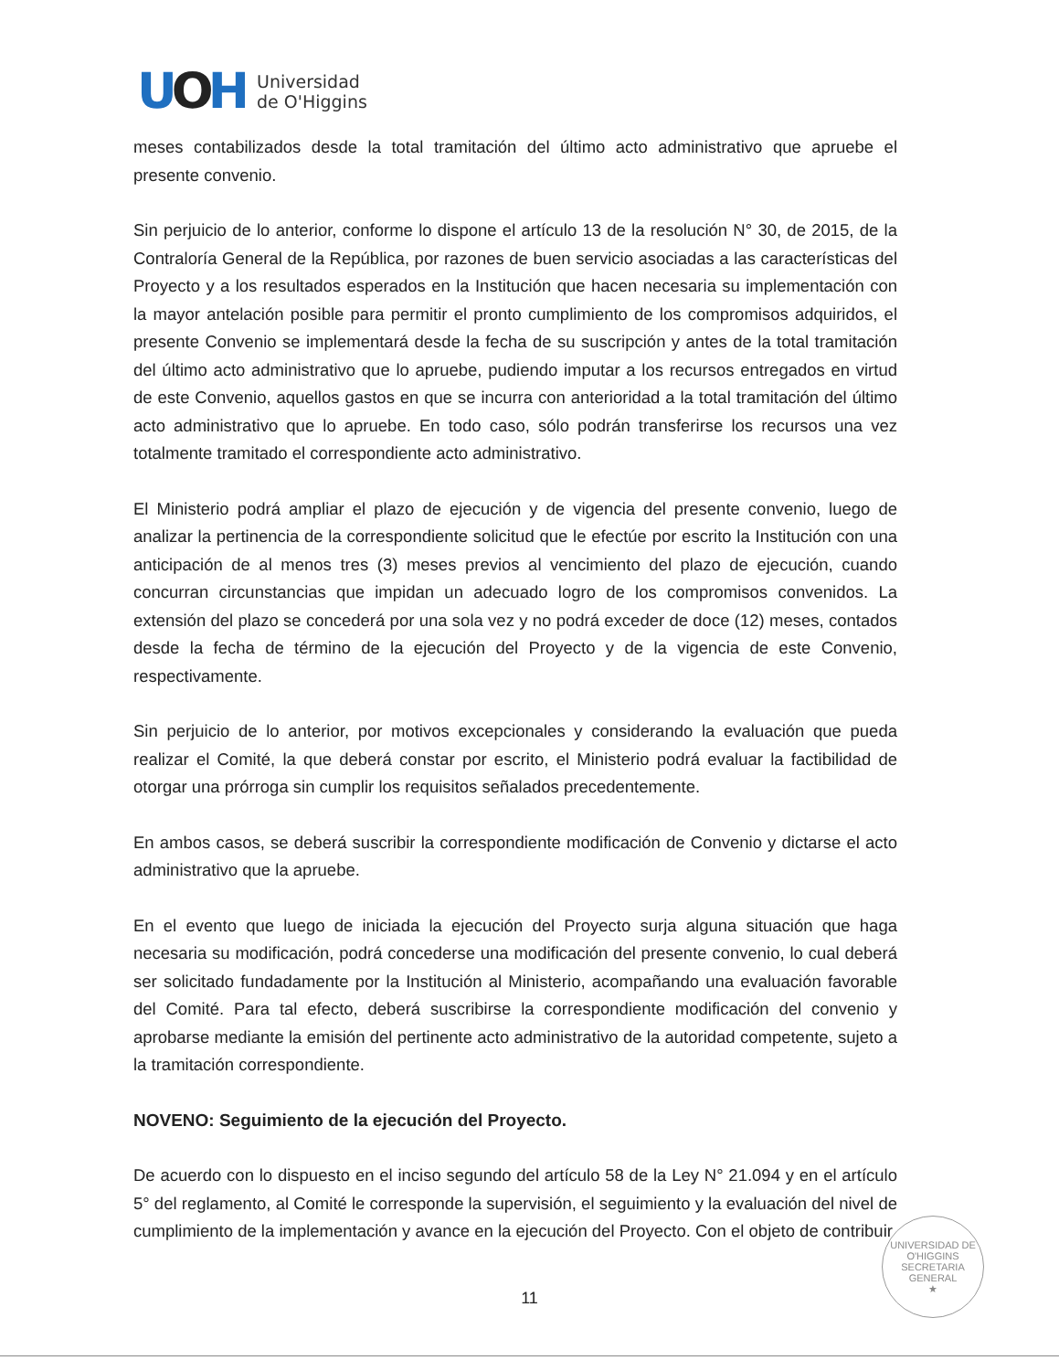UOH
Universidad
de O'Higgins
meses contabilizados desde la total tramitación del último acto administrativo que apruebe el presente convenio.
Sin perjuicio de lo anterior, conforme lo dispone el artículo 13 de la resolución N° 30, de 2015, de la Contraloría General de la República, por razones de buen servicio asociadas a las características del Proyecto y a los resultados esperados en la Institución que hacen necesaria su implementación con la mayor antelación posible para permitir el pronto cumplimiento de los compromisos adquiridos, el presente Convenio se implementará desde la fecha de su suscripción y antes de la total tramitación del último acto administrativo que lo apruebe, pudiendo imputar a los recursos entregados en virtud de este Convenio, aquellos gastos en que se incurra con anterioridad a la total tramitación del último acto administrativo que lo apruebe. En todo caso, sólo podrán transferirse los recursos una vez totalmente tramitado el correspondiente acto administrativo.
El Ministerio podrá ampliar el plazo de ejecución y de vigencia del presente convenio, luego de analizar la pertinencia de la correspondiente solicitud que le efectúe por escrito la Institución con una anticipación de al menos tres (3) meses previos al vencimiento del plazo de ejecución, cuando concurran circunstancias que impidan un adecuado logro de los compromisos convenidos. La extensión del plazo se concederá por una sola vez y no podrá exceder de doce (12) meses, contados desde la fecha de término de la ejecución del Proyecto y de la vigencia de este Convenio, respectivamente.
Sin perjuicio de lo anterior, por motivos excepcionales y considerando la evaluación que pueda realizar el Comité, la que deberá constar por escrito, el Ministerio podrá evaluar la factibilidad de otorgar una prórroga sin cumplir los requisitos señalados precedentemente.
En ambos casos, se deberá suscribir la correspondiente modificación de Convenio y dictarse el acto administrativo que la apruebe.
En el evento que luego de iniciada la ejecución del Proyecto surja alguna situación que haga necesaria su modificación, podrá concederse una modificación del presente convenio, lo cual deberá ser solicitado fundadamente por la Institución al Ministerio, acompañando una evaluación favorable del Comité. Para tal efecto, deberá suscribirse la correspondiente modificación del convenio y aprobarse mediante la emisión del pertinente acto administrativo de la autoridad competente, sujeto a la tramitación correspondiente.
NOVENO: Seguimiento de la ejecución del Proyecto.
De acuerdo con lo dispuesto en el inciso segundo del artículo 58 de la Ley N° 21.094 y en el artículo 5° del reglamento, al Comité le corresponde la supervisión, el seguimiento y la evaluación del nivel de cumplimiento de la implementación y avance en la ejecución del Proyecto. Con el objeto de contribuir
UNIVERSIDAD DE O'HIGGINS
SECRETARIA
GENERAL
★
11